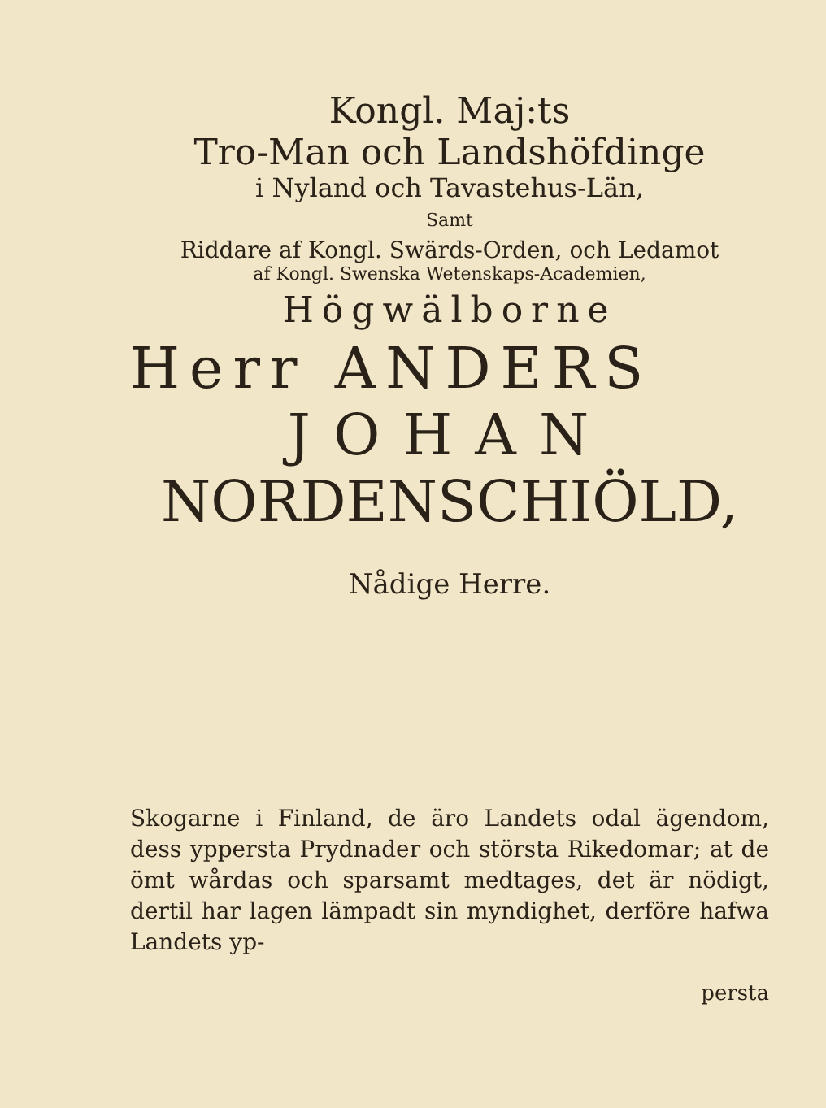Kongl. Maj:ts
Tro-Man och Landshöfdinge
i Nyland och Tavastehus-Län,
Samt
Riddare af Kongl. Swärds-Orden, och Ledamot
af Kongl. Swenska Wetenskaps-Academien,
Högwälborne
Herr ANDERS
JOHAN
NORDENSCHIÖLD,
Nådige Herre.
Skogarne i Finland, de äro Landets odal ägendom, dess yppersta Prydnader och största Rikedomar; at de ömt wårdas och sparsamt medtages, det är nödigt, dertil har lagen lämpadt sin myndighet, derföre hafwa Landets yp-
persta